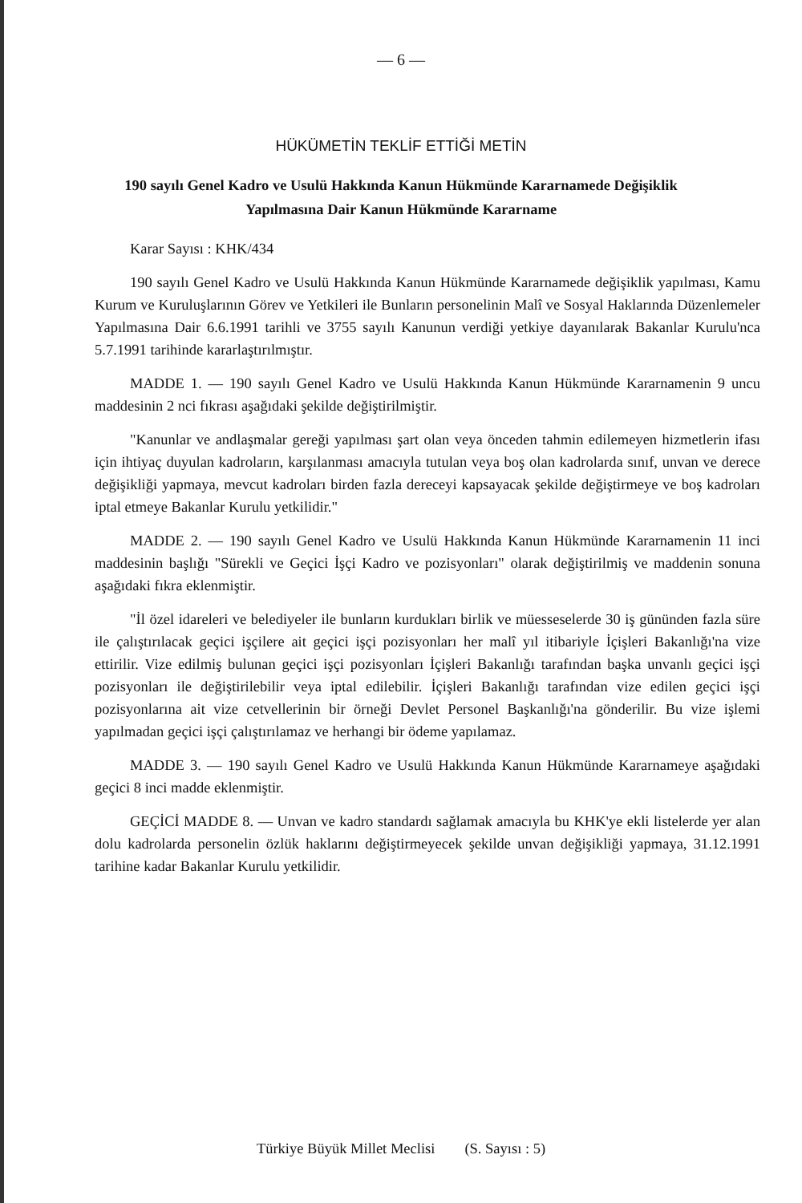— 6 —
HÜKÜMETİN TEKLİF ETTİĞİ METİN
190 sayılı Genel Kadro ve Usulü Hakkında Kanun Hükmünde Kararnamede Değişiklik Yapılmasına Dair Kanun Hükmünde Kararname
Karar Sayısı : KHK/434
190 sayılı Genel Kadro ve Usulü Hakkında Kanun Hükmünde Kararnamede değişiklik yapılması, Kamu Kurum ve Kuruluşlarının Görev ve Yetkileri ile Bunların personelinin Malî ve Sosyal Haklarında Düzenlemeler Yapılmasına Dair 6.6.1991 tarihli ve 3755 sayılı Kanunun verdiği yetkiye dayanılarak Bakanlar Kurulu'nca 5.7.1991 tarihinde kararlaştırılmıştır.
MADDE 1. — 190 sayılı Genel Kadro ve Usulü Hakkında Kanun Hükmünde Kararnamenin 9 uncu maddesinin 2 nci fıkrası aşağıdaki şekilde değiştirilmiştir.
"Kanunlar ve andlaşmalar gereği yapılması şart olan veya önceden tahmin edilemeyen hizmetlerin ifası için ihtiyaç duyulan kadroların, karşılanması amacıyla tutulan veya boş olan kadrolarda sınıf, unvan ve derece değişikliği yapmaya, mevcut kadroları birden fazla dereceyi kapsayacak şekilde değiştirmeye ve boş kadroları iptal etmeye Bakanlar Kurulu yetkilidir."
MADDE 2. — 190 sayılı Genel Kadro ve Usulü Hakkında Kanun Hükmünde Kararnamenin 11 inci maddesinin başlığı "Sürekli ve Geçici İşçi Kadro ve pozisyonları" olarak değiştirilmiş ve maddenin sonuna aşağıdaki fıkra eklenmiştir.
"İl özel idareleri ve belediyeler ile bunların kurdukları birlik ve müesseselerde 30 iş gününden fazla süre ile çalıştırılacak geçici işçilere ait geçici işçi pozisyonları her malî yıl itibariyle İçişleri Bakanlığı'na vize ettirilir. Vize edilmiş bulunan geçici işçi pozisyonları İçişleri Bakanlığı tarafından başka unvanlı geçici işçi pozisyonları ile değiştirilebilir veya iptal edilebilir. İçişleri Bakanlığı tarafından vize edilen geçici işçi pozisyonlarına ait vize cetvellerinin bir örneği Devlet Personel Başkanlığı'na gönderilir. Bu vize işlemi yapılmadan geçici işçi çalıştırılamaz ve herhangi bir ödeme yapılamaz.
MADDE 3. — 190 sayılı Genel Kadro ve Usulü Hakkında Kanun Hükmünde Kararnameye aşağıdaki geçici 8 inci madde eklenmiştir.
GEÇİCİ MADDE 8. — Unvan ve kadro standardı sağlamak amacıyla bu KHK'ye ekli listelerde yer alan dolu kadrolarda personelin özlük haklarını değiştirmeyecek şekilde unvan değişikliği yapmaya, 31.12.1991 tarihine kadar Bakanlar Kurulu yetkilidir.
Türkiye Büyük Millet Meclisi (S. Sayısı : 5)